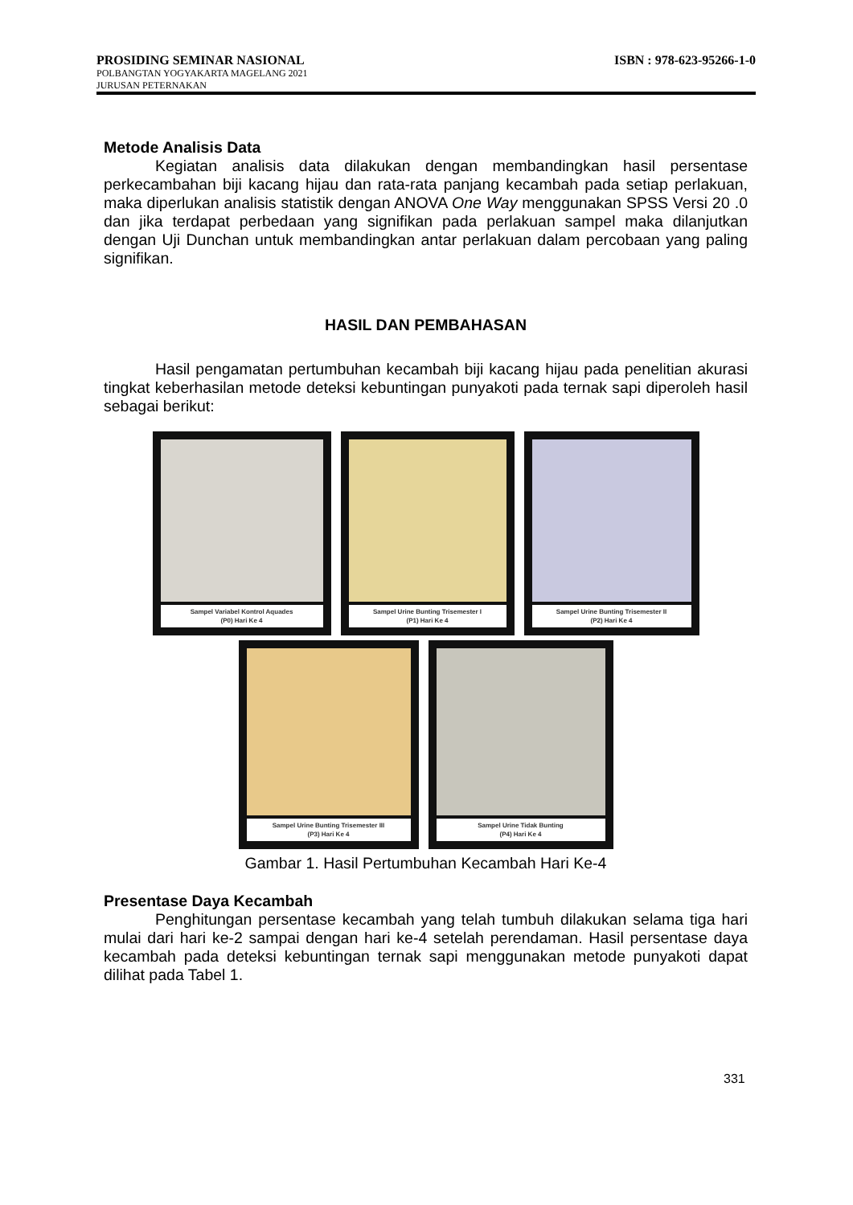PROSIDING SEMINAR NASIONAL ISBN : 978-623-95266-1-0
POLBANGTAN YOGYAKARTA MAGELANG 2021
JURUSAN PETERNAKAN
Metode Analisis Data
Kegiatan analisis data dilakukan dengan membandingkan hasil persentase perkecambahan biji kacang hijau dan rata-rata panjang kecambah pada setiap perlakuan, maka diperlukan analisis statistik dengan ANOVA One Way menggunakan SPSS Versi 20 .0 dan jika terdapat perbedaan yang signifikan pada perlakuan sampel maka dilanjutkan dengan Uji Dunchan untuk membandingkan antar perlakuan dalam percobaan yang paling signifikan.
HASIL DAN PEMBAHASAN
Hasil pengamatan pertumbuhan kecambah biji kacang hijau pada penelitian akurasi tingkat keberhasilan metode deteksi kebuntingan punyakoti pada ternak sapi diperoleh hasil sebagai berikut:
Sampel Variabel Kontrol Aquades
(P0) Hari Ke 4
Sampel Urine Bunting Trisemester I
(P1) Hari Ke 4
Sampel Urine Bunting Trisemester II
(P2) Hari Ke 4
Sampel Urine Bunting Trisemester III
(P3) Hari Ke 4
Sampel Urine Tidak Bunting
(P4) Hari Ke 4
Gambar 1. Hasil Pertumbuhan Kecambah Hari Ke-4
Presentase Daya Kecambah
Penghitungan persentase kecambah yang telah tumbuh dilakukan selama tiga hari mulai dari hari ke-2 sampai dengan hari ke-4 setelah perendaman. Hasil persentase daya kecambah pada deteksi kebuntingan ternak sapi menggunakan metode punyakoti dapat dilihat pada Tabel 1.
331